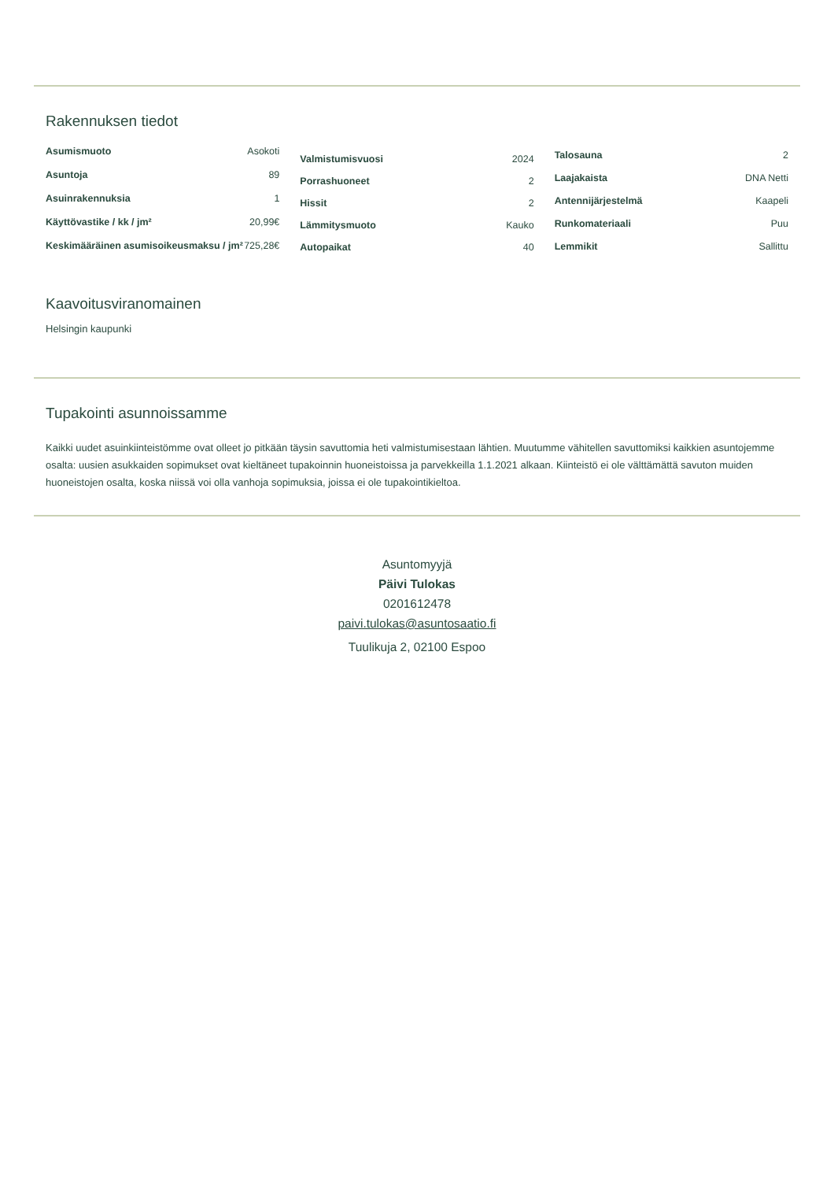Rakennuksen tiedot
| Asumismuoto | Asokoti |
| Asuntoja | 89 |
| Asuinrakennuksia | 1 |
| Käyttövastike / kk / jm² | 20,99€ |
| Keskimääräinen asumisoikeusmaksu / jm² | 725,28€ |
| Valmistumisvuosi | 2024 |
| Porrashuoneet | 2 |
| Hissit | 2 |
| Lämmitysmuoto | Kauko |
| Autopaikat | 40 |
| Talosauna | 2 |
| Laajakaista | DNA Netti |
| Antennijärjestelmä | Kaapeli |
| Runkomateriaali | Puu |
| Lemmikit | Sallittu |
Kaavoitusviranomainen
Helsingin kaupunki
Tupakointi asunnoissamme
Kaikki uudet asuinkiinteistömme ovat olleet jo pitkään täysin savuttomia heti valmistumisestaan lähtien. Muutumme vähitellen savuttomiksi kaikkien asuntojemme osalta: uusien asukkaiden sopimukset ovat kieltäneet tupakoinnin huoneistoissa ja parvekkeilla 1.1.2021 alkaan. Kiinteistö ei ole välttämättä savuton muiden huoneistojen osalta, koska niissä voi olla vanhoja sopimuksia, joissa ei ole tupakointikieltoa.
Asuntomyyjä
Päivi Tulokas
0201612478
paivi.tulokas@asuntosaatio.fi
Tuulikuja 2, 02100 Espoo